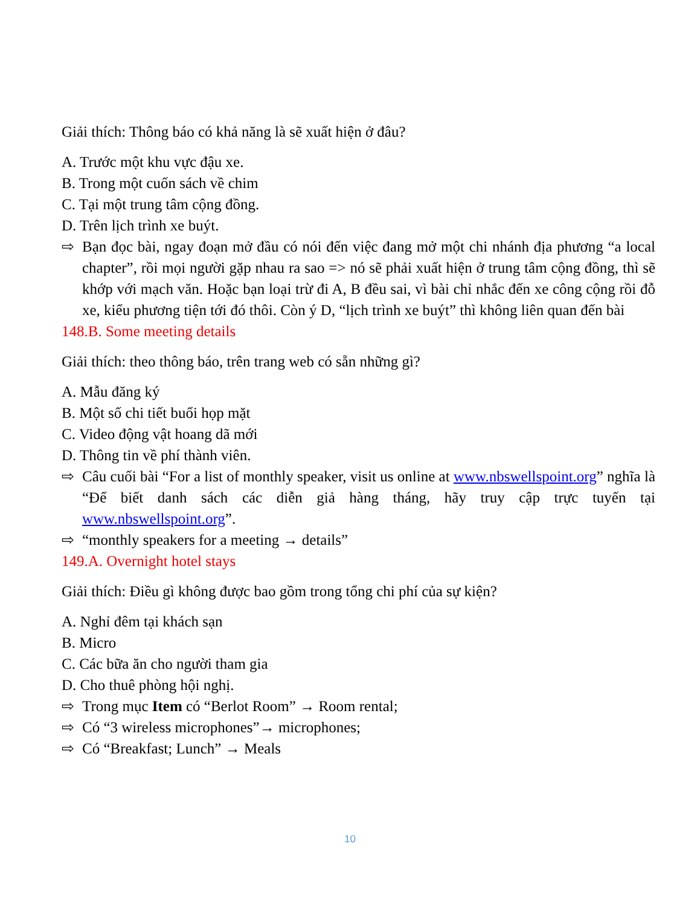Giải thích: Thông báo có khả năng là sẽ xuất hiện ở đâu?
A. Trước một khu vực đậu xe.
B. Trong một cuốn sách về chim
C. Tại một trung tâm cộng đồng.
D. Trên lịch trình xe buýt.
⇨ Bạn đọc bài, ngay đoạn mở đầu có nói đến việc đang mở một chi nhánh địa phương “a local chapter”, rồi mọi người gặp nhau ra sao => nó sẽ phải xuất hiện ở trung tâm cộng đồng, thì sẽ khớp với mạch văn. Hoặc bạn loại trừ đi A, B đều sai, vì bài chỉ nhắc đến xe công cộng rồi đỗ xe, kiểu phương tiện tới đó thôi. Còn ý D, “lịch trình xe buýt” thì không liên quan đến bài
148.B. Some meeting details
Giải thích: theo thông báo, trên trang web có sẵn những gì?
A. Mẫu đăng ký
B. Một số chi tiết buổi họp mặt
C. Video động vật hoang dã mới
D. Thông tin về phí thành viên.
⇨ Câu cuối bài “For a list of monthly speaker, visit us online at www.nbswellspoint.org” nghĩa là “Để biết danh sách các diễn giả hàng tháng, hãy truy cập trực tuyến tại www.nbswellspoint.org”.
⇨ “monthly speakers for a meeting → details”
149.A. Overnight hotel stays
Giải thích: Điều gì không được bao gồm trong tổng chi phí của sự kiện?
A. Nghỉ đêm tại khách sạn
B. Micro
C. Các bữa ăn cho người tham gia
D. Cho thuê phòng hội nghị.
⇨ Trong mục Item có “Berlot Room” → Room rental;
⇨ Có “3 wireless microphones”→ microphones;
⇨ Có “Breakfast; Lunch” → Meals
10